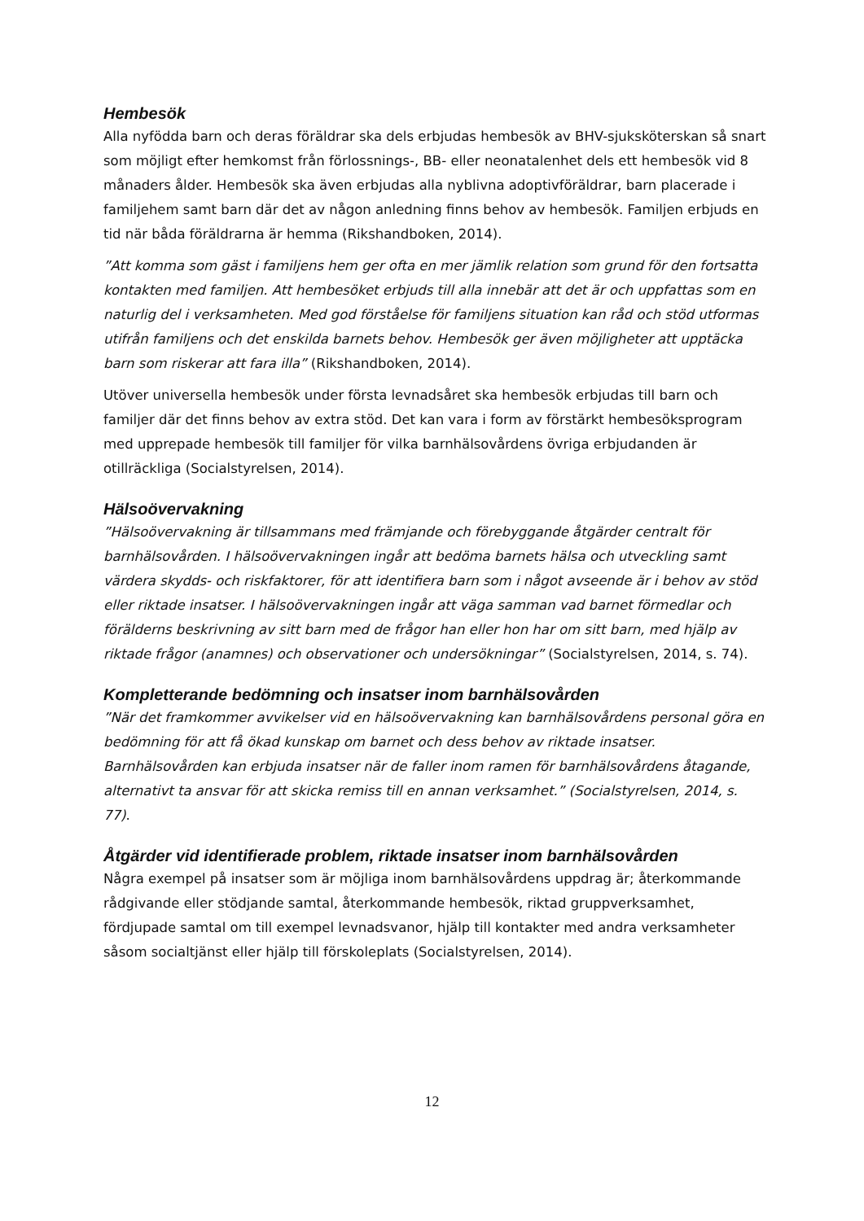Hembesök
Alla nyfödda barn och deras föräldrar ska dels erbjudas hembesök av BHV-sjuksköterskan så snart som möjligt efter hemkomst från förlossnings-, BB- eller neonatalenhet dels ett hembesök vid 8 månaders ålder. Hembesök ska även erbjudas alla nyblivna adoptivföräldrar, barn placerade i familjehem samt barn där det av någon anledning finns behov av hembesök. Familjen erbjuds en tid när båda föräldrarna är hemma (Rikshandboken, 2014).
”Att komma som gäst i familjens hem ger ofta en mer jämlik relation som grund för den fortsatta kontakten med familjen. Att hembesöket erbjuds till alla innebär att det är och uppfattas som en naturlig del i verksamheten. Med god förståelse för familjens situation kan råd och stöd utformas utifrån familjens och det enskilda barnets behov. Hembesök ger även möjligheter att upptäcka barn som riskerar att fara illa” (Rikshandboken, 2014).
Utöver universella hembesök under första levnadsåret ska hembesök erbjudas till barn och familjer där det finns behov av extra stöd. Det kan vara i form av förstärkt hembesöksprogram med upprepade hembesök till familjer för vilka barnhälsovårdens övriga erbjudanden är otillräckliga (Socialstyrelsen, 2014).
Hälsoövervakning
”Hälsoövervakning är tillsammans med främjande och förebyggande åtgärder centralt för barnhälsovården. I hälsoövervakningen ingår att bedöma barnets hälsa och utveckling samt värdera skydds- och riskfaktorer, för att identifiera barn som i något avseende är i behov av stöd eller riktade insatser. I hälsoövervakningen ingår att väga samman vad barnet förmedlar och förälderns beskrivning av sitt barn med de frågor han eller hon har om sitt barn, med hjälp av riktade frågor (anamnes) och observationer och undersökningar” (Socialstyrelsen, 2014, s. 74).
Kompletterande bedömning och insatser inom barnhälsovården
”När det framkommer avvikelser vid en hälsoövervakning kan barnhälsovårdens personal göra en bedömning för att få ökad kunskap om barnet och dess behov av riktade insatser. Barnhälsovården kan erbjuda insatser när de faller inom ramen för barnhälsovårdens åtagande, alternativt ta ansvar för att skicka remiss till en annan verksamhet.” (Socialstyrelsen, 2014, s. 77).
Åtgärder vid identifierade problem, riktade insatser inom barnhälsovården
Några exempel på insatser som är möjliga inom barnhälsovårdens uppdrag är; återkommande rådgivande eller stödjande samtal, återkommande hembesök, riktad gruppverksamhet, fördjupade samtal om till exempel levnadsvanor, hjälp till kontakter med andra verksamheter såsom socialtjänst eller hjälp till förskoleplats (Socialstyrelsen, 2014).
12